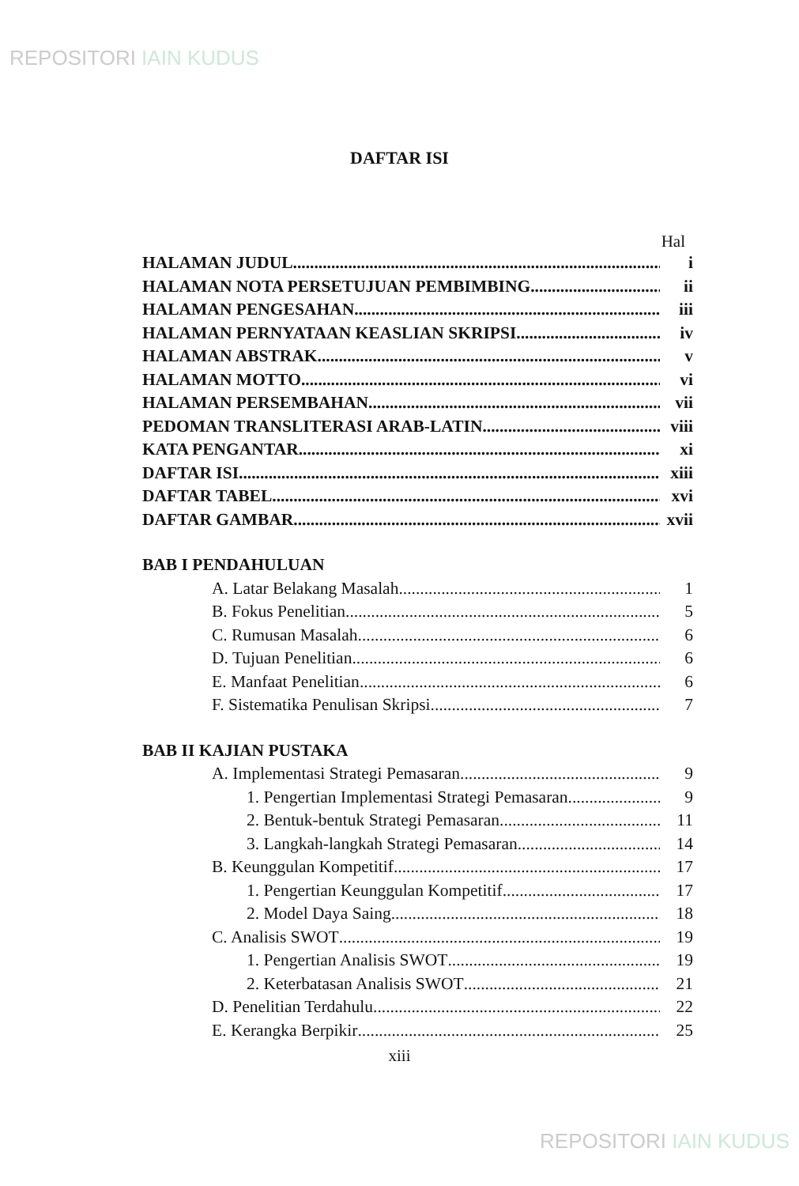REPOSITORI IAIN KUDUS
DAFTAR ISI
Hal
HALAMAN JUDUL i
HALAMAN NOTA PERSETUJUAN PEMBIMBING ii
HALAMAN PENGESAHAN iii
HALAMAN PERNYATAAN KEASLIAN SKRIPSI iv
HALAMAN ABSTRAK v
HALAMAN MOTTO vi
HALAMAN PERSEMBAHAN vii
PEDOMAN TRANSLITERASI ARAB-LATIN viii
KATA PENGANTAR xi
DAFTAR ISI xiii
DAFTAR TABEL xvi
DAFTAR GAMBAR xvii
BAB I PENDAHULUAN
A. Latar Belakang Masalah 1
B. Fokus Penelitian 5
C. Rumusan Masalah 6
D. Tujuan Penelitian 6
E. Manfaat Penelitian 6
F. Sistematika Penulisan Skripsi 7
BAB II KAJIAN PUSTAKA
A. Implementasi Strategi Pemasaran 9
1. Pengertian Implementasi Strategi Pemasaran 9
2. Bentuk-bentuk Strategi Pemasaran 11
3. Langkah-langkah Strategi Pemasaran 14
B. Keunggulan Kompetitif 17
1. Pengertian Keunggulan Kompetitif 17
2. Model Daya Saing 18
C. Analisis SWOT 19
1. Pengertian Analisis SWOT 19
2. Keterbatasan Analisis SWOT 21
D. Penelitian Terdahulu 22
E. Kerangka Berpikir 25
xiii
REPOSITORI IAIN KUDUS